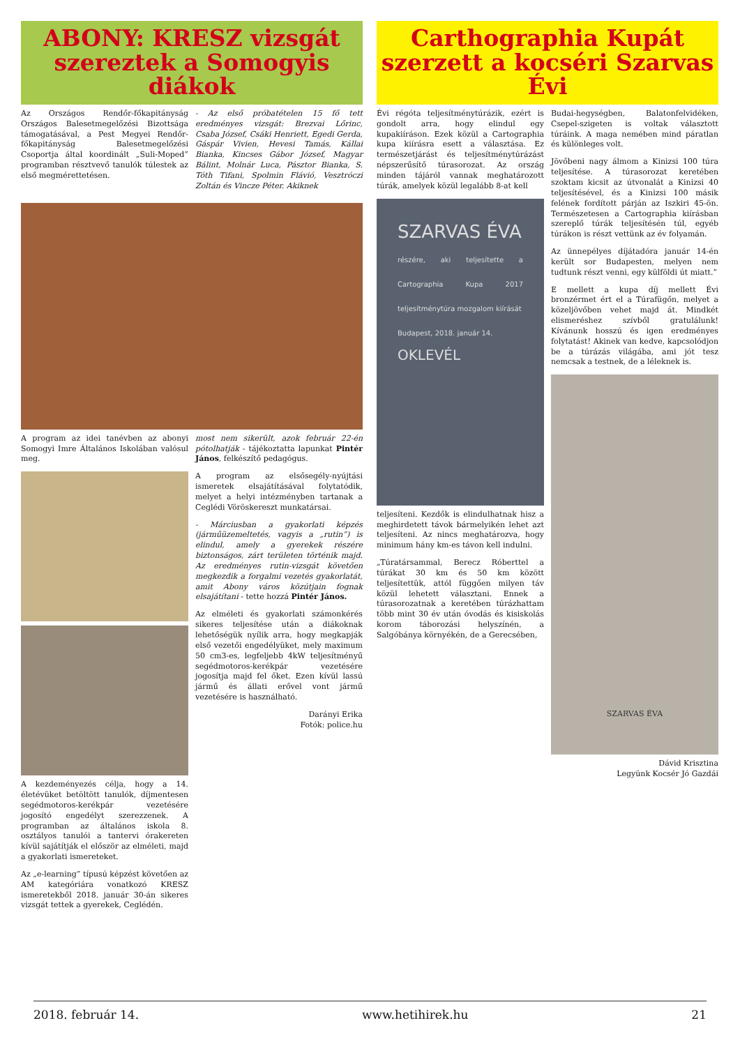ABONY: KRESZ vizsgát szereztek a Somogyis diákok
Az Országos Rendőr-főkapitányság Országos Balesetmegelőzési Bizottsága támogatásával, a Pest Megyei Rendőr-főkapitányság Balesetmegelőzési Csoportja által koordinált „Suli-Moped” programban résztvevő tanulók túlestek az első megmérettetésen.
- Az első próbatételen 15 fő tett eredményes vizsgát: Brezvai Lőrinc, Csaba József, Csáki Henriett, Egedi Gerda, Gáspár Vivien, Hevesi Tamás, Kállai Bianka, Kincses Gábor József, Magyar Bálint, Molnár Luca, Pásztor Bianka, S. Tóth Tifani, Spolmin Flávió, Vesztróczi Zoltán és Vincze Péter. Akiknek
A program az idei tanévben az abonyi Somogyi Imre Általános Iskolában valósul meg.
A kezdeményezés célja, hogy a 14. életévüket betöltött tanulók, díjmentesen segédmotoros-kerékpár vezetésére jogosító engedélyt szerezzenek. A programban az általános iskola 8. osztályos tanulói a tantervi órakereten kívül sajátítják el először az elméleti, majd a gyakorlati ismereteket.
Az „e-learning” típusú képzést követően az AM kategóriára vonatkozó KRESZ ismeretekből 2018. január 30-án sikeres vizsgát tettek a gyerekek, Ceglédén.
most nem sikerült, azok február 22-én pótolhatják - tájékoztatta lapunkat Pintér János, felkészítő pedagógus.
A program az elsősegély-nyújtási ismeretek elsajátításával folytatódik, melyet a helyi intézményben tartanak a Ceglédi Vöröskereszt munkatársai.
- Márciusban a gyakorlati képzés (járműüzemeltetés, vagyis a „rutin”) is elindul, amely a gyerekek részére biztonságos, zárt területen történik majd. Az eredményes rutin-vizsgát követően megkezdik a forgalmi vezetés gyakorlatát, amit Abony város közútjain fognak elsajátítani - tette hozzá Pintér János.
Az elméleti és gyakorlati számonkérés sikeres teljesítése után a diákoknak lehetőségük nyílik arra, hogy megkapják első vezetői engedélyüket, mely maximum 50 cm3-es, legfeljebb 4kW teljesítményű segédmotoros-kerékpár vezetésére jogosítja majd fel őket. Ezen kívül lassú jármű és állati erővel vont jármű vezetésére is használható.
Darányi Erika
Fotók: police.hu
Carthographia Kupát szerzett a kocséri Szarvas Évi
Évi régóta teljesítménytúrázik, ezért is gondolt arra, hogy elindul egy kupakiíráson. Ezek közül a Cartographia kupa kiírásra esett a választása. Ez természetjárást és teljesítménytúrázást népszerűsítő túrasorozat. Az ország minden tájáról vannak meghatározott túrák, amelyek közül legalább 8-at kell
SZARVAS ÉVA
részére, aki teljesítette a Cartographia Kupa 2017 teljesítménytúra mozgalom kiírását
Budapest, 2018. január 14.
OKLEVÉL
teljesíteni. Kezdők is elindulhatnak hisz a meghirdetett távok bármelyikén lehet azt teljesíteni. Az nincs meghatározva, hogy minimum hány km-es távon kell indulni.
„Túratársammal, Berecz Róberttel a túrákat 30 km és 50 km között teljesítettük, attól függően milyen táv közül lehetett választani. Ennek a túrasorozatnak a keretében túrázhattam több mint 30 év után óvodás és kisiskolás korom táborozási helyszínén, a Salgóbánya környékén, de a Gerecsében,
Budai-hegységben, Balatonfelvidéken, Csepel-szigeten is voltak választott túráink. A maga nemében mind páratlan és különleges volt.
Jövőbeni nagy álmom a Kinizsi 100 túra teljesítése. A túrasorozat keretében szoktam kicsit az útvonalát a Kinizsi 40 teljesítésével, és a Kinizsi 100 másik felének fordított párján az Iszkiri 45-ön. Természetesen a Cartographia kiírásban szereplő túrák teljesítésén túl, egyéb túrákon is részt vettünk az év folyamán.
Az ünnepélyes díjátadóra január 14-én került sor Budapesten, melyen nem tudtunk részt venni, egy külföldi út miatt.”
E mellett a kupa díj mellett Évi bronzérmet ért el a Túrafügőn, melyet a közeljövőben vehet majd át. Mindkét elismeréshez szívből gratulálunk! Kívánunk hosszú és igen eredményes folytatást! Akinek van kedve, kapcsolódjon be a túrázás világába, ami jót tesz nemcsak a testnek, de a léleknek is.
SZARVAS ÉVA
Dávid Krisztina
Legyünk Kocsér Jó Gazdái
2018. február 14. www.hetihirek.hu 21